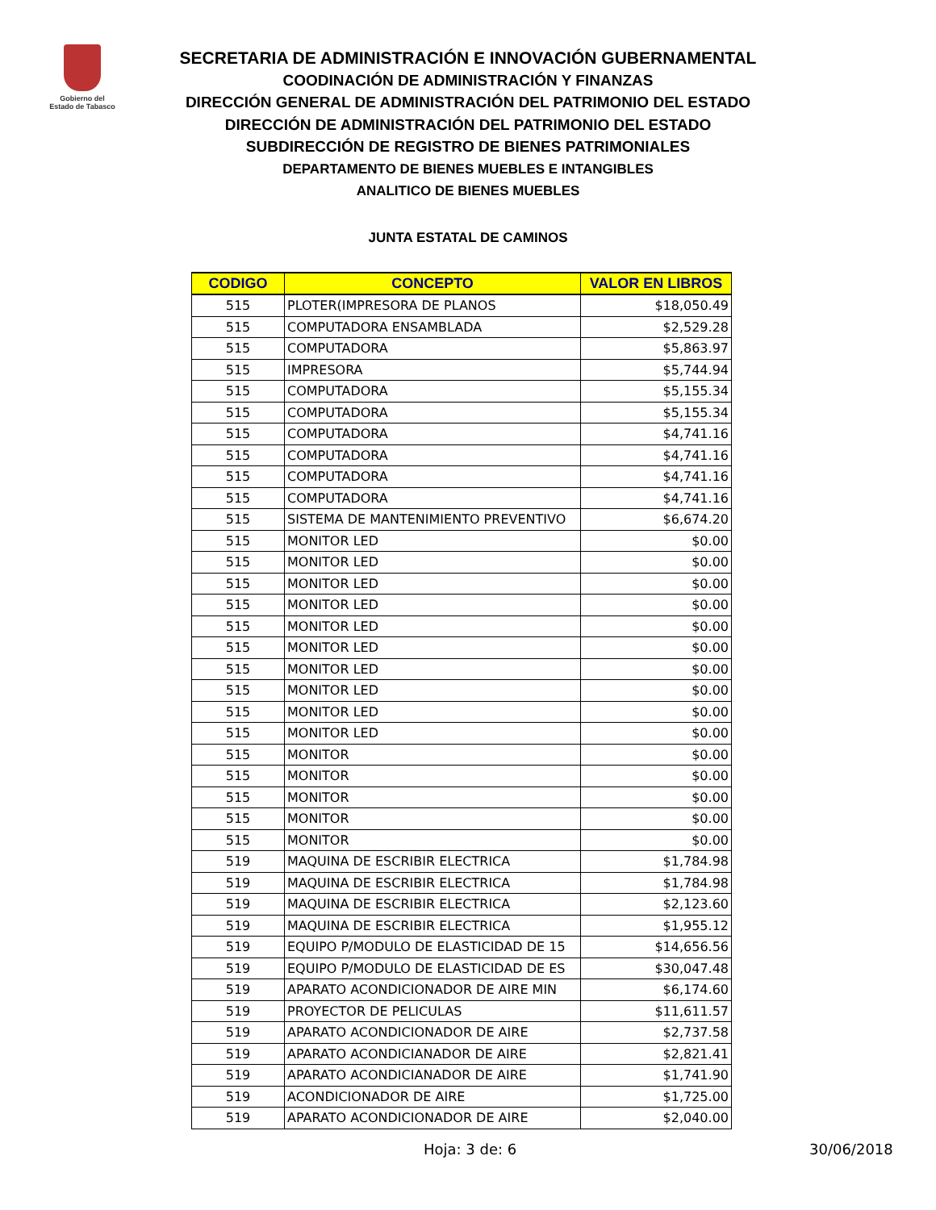Gobierno del
Estado de Tabasco
SECRETARIA DE ADMINISTRACIÓN E INNOVACIÓN GUBERNAMENTAL
COODINACIÓN DE ADMINISTRACIÓN Y FINANZAS
DIRECCIÓN GENERAL DE ADMINISTRACIÓN DEL PATRIMONIO DEL ESTADO
DIRECCIÓN DE ADMINISTRACIÓN DEL PATRIMONIO DEL ESTADO
SUBDIRECCIÓN DE REGISTRO DE BIENES PATRIMONIALES
DEPARTAMENTO DE BIENES MUEBLES E INTANGIBLES
ANALITICO DE BIENES MUEBLES
JUNTA ESTATAL DE CAMINOS
| CODIGO | CONCEPTO | VALOR EN LIBROS |
| --- | --- | --- |
| 515 | PLOTER(IMPRESORA DE PLANOS | $18,050.49 |
| 515 | COMPUTADORA ENSAMBLADA | $2,529.28 |
| 515 | COMPUTADORA | $5,863.97 |
| 515 | IMPRESORA | $5,744.94 |
| 515 | COMPUTADORA | $5,155.34 |
| 515 | COMPUTADORA | $5,155.34 |
| 515 | COMPUTADORA | $4,741.16 |
| 515 | COMPUTADORA | $4,741.16 |
| 515 | COMPUTADORA | $4,741.16 |
| 515 | COMPUTADORA | $4,741.16 |
| 515 | SISTEMA DE MANTENIMIENTO PREVENTIVO | $6,674.20 |
| 515 | MONITOR LED | $0.00 |
| 515 | MONITOR LED | $0.00 |
| 515 | MONITOR LED | $0.00 |
| 515 | MONITOR LED | $0.00 |
| 515 | MONITOR LED | $0.00 |
| 515 | MONITOR LED | $0.00 |
| 515 | MONITOR LED | $0.00 |
| 515 | MONITOR LED | $0.00 |
| 515 | MONITOR LED | $0.00 |
| 515 | MONITOR LED | $0.00 |
| 515 | MONITOR | $0.00 |
| 515 | MONITOR | $0.00 |
| 515 | MONITOR | $0.00 |
| 515 | MONITOR | $0.00 |
| 515 | MONITOR | $0.00 |
| 519 | MAQUINA DE ESCRIBIR ELECTRICA | $1,784.98 |
| 519 | MAQUINA DE ESCRIBIR ELECTRICA | $1,784.98 |
| 519 | MAQUINA DE ESCRIBIR ELECTRICA | $2,123.60 |
| 519 | MAQUINA DE ESCRIBIR ELECTRICA | $1,955.12 |
| 519 | EQUIPO P/MODULO DE ELASTICIDAD DE 15 | $14,656.56 |
| 519 | EQUIPO P/MODULO DE ELASTICIDAD DE ES | $30,047.48 |
| 519 | APARATO ACONDICIONADOR DE AIRE MIN | $6,174.60 |
| 519 | PROYECTOR DE PELICULAS | $11,611.57 |
| 519 | APARATO ACONDICIONADOR DE AIRE | $2,737.58 |
| 519 | APARATO ACONDICIANADOR DE AIRE | $2,821.41 |
| 519 | APARATO ACONDICIANADOR DE AIRE | $1,741.90 |
| 519 | ACONDICIONADOR DE AIRE | $1,725.00 |
| 519 | APARATO ACONDICIONADOR DE AIRE | $2,040.00 |
Hoja: 3 de: 6 30/06/2018